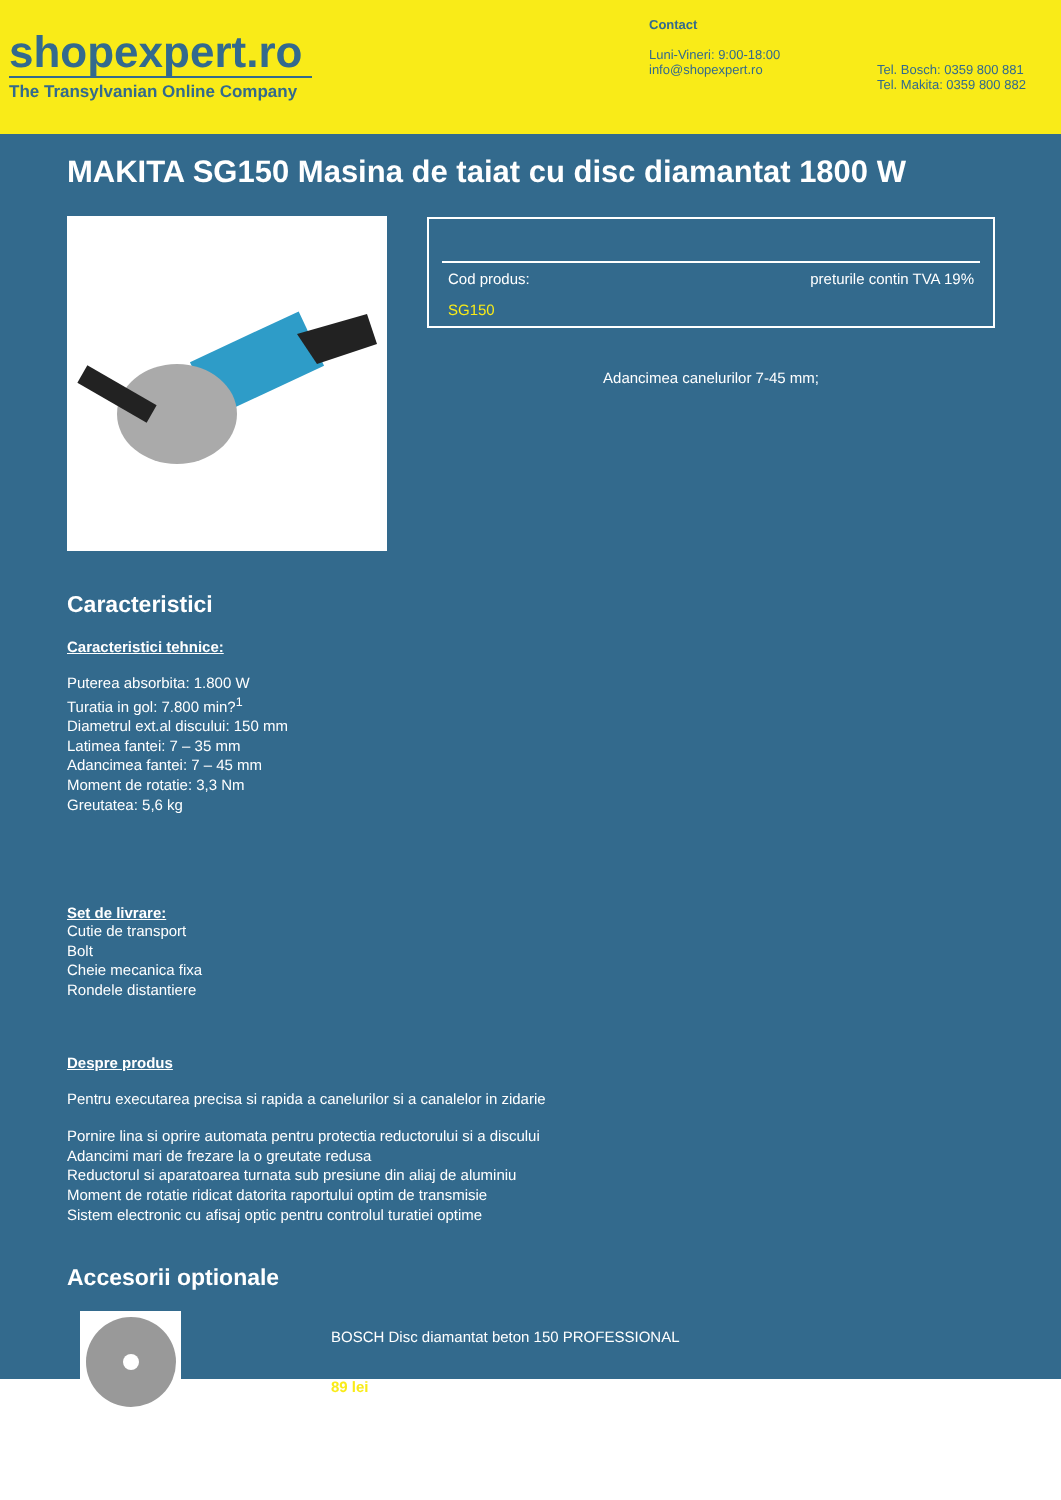shopexpert.ro
The Transylvanian Online Company
Contact
Luni-Vineri: 9:00-18:00
info@shopexpert.ro
Tel. Bosch: 0359 800 881
Tel. Makita: 0359 800 882
MAKITA SG150 Masina de taiat cu disc diamantat 1800 W
Cod produs: preturile contin TVA 19%
SG150
Adancimea canelurilor 7-45 mm;
Caracteristici
Caracteristici tehnice:
Puterea absorbita: 1.800 W
Turatia in gol: 7.800 min?<sup>1</sup>
Diametrul ext.al discului: 150 mm
Latimea fantei: 7 – 35 mm
Adancimea fantei: 7 – 45 mm
Moment de rotatie: 3,3 Nm
Greutatea: 5,6 kg
Set de livrare:
Cutie de transport
Bolt
Cheie mecanica fixa
Rondele distantiere
Despre produs
Pentru executarea precisa si rapida a canelurilor si a canalelor in zidarie
Pornire lina si oprire automata pentru protectia reductorului si a discului
Adancimi mari de frezare la o greutate redusa
Reductorul si aparatoarea turnata sub presiune din aliaj de aluminiu
Moment de rotatie ridicat datorita raportului optim de transmisie
Sistem electronic cu afisaj optic pentru controlul turatiei optime
Accesorii optionale
BOSCH Disc diamantat beton 150 PROFESSIONAL
89 lei